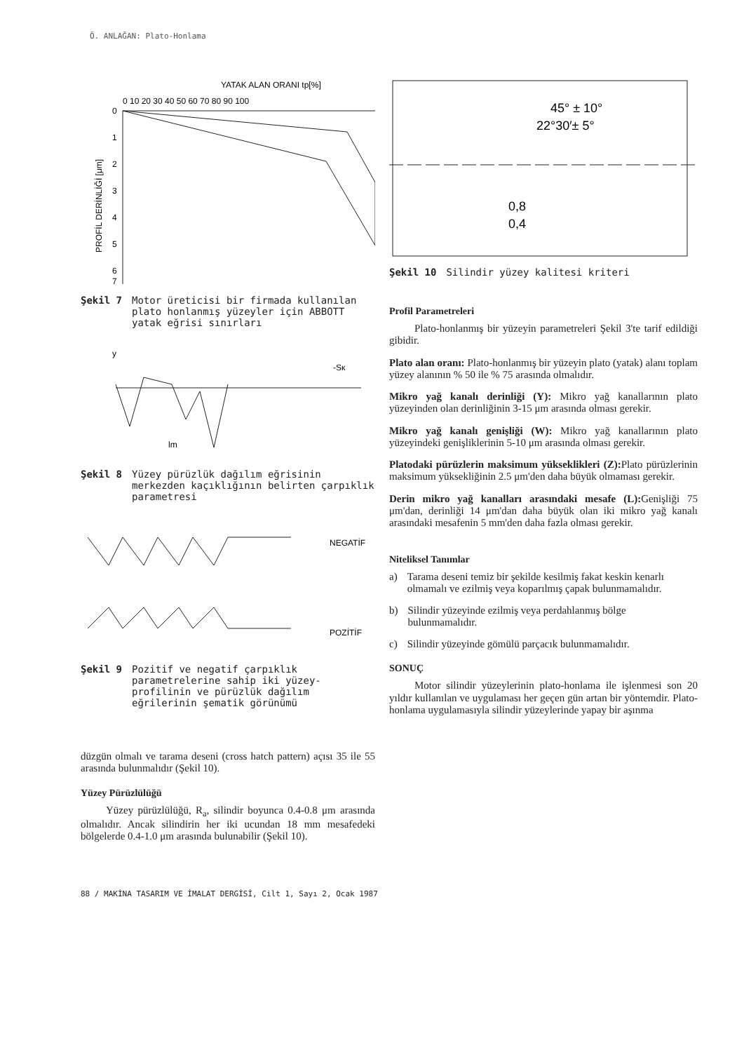Ö. ANLAĞAN: Plato-Honlama
YATAK ALAN ORANI tp[%]
0 10 20 30 40 50 60 70 80 90 100
PROFİL DERİNLİĞİ [μm]
0
1
2
3
4
5
6
7
Şekil 7 Motor üreticisi bir firmada kullanılan plato honlanmış yüzeyler için ABBOTT yatak eğrisi sınırları
y
-Sк
lm
Şekil 8 Yüzey pürüzlük dağılım eğrisinin merkezden kaçıklığının belirten çarpıklık parametresi
NEGATİF
POZİTİF
Şekil 9 Pozitif ve negatif çarpıklık parametrelerine sahip iki yüzey-profilinin ve pürüzlük dağılım eğrilerinin şematik görünümü
düzgün olmalı ve tarama deseni (cross hatch pattern) açısı 35 ile 55 arasında bulunmalıdır (Şekil 10).
Yüzey Pürüzlülüğü
Yüzey pürüzlülüğü, R<sub>a</sub>, silindir boyunca 0.4-0.8 μm arasında olmalıdır. Ancak silindirin her iki ucundan 18 mm mesafedeki bölgelerde 0.4-1.0 μm arasında bulunabilir (Şekil 10).
45° ± 10°
22°30′± 5°
0,8
0,4
Şekil 10 Silindir yüzey kalitesi kriteri
Profil Parametreleri
Plato-honlanmış bir yüzeyin parametreleri Şekil 3'te tarif edildiği gibidir.
Plato alan oranı: Plato-honlanmış bir yüzeyin plato (yatak) alanı toplam yüzey alanının % 50 ile % 75 arasında olmalıdır.
Mikro yağ kanalı derinliği (Y): Mikro yağ kanallarının plato yüzeyinden olan derinliğinin 3-15 μm arasında olması gerekir.
Mikro yağ kanalı genişliği (W): Mikro yağ kanallarının plato yüzeyindeki genişliklerinin 5-10 μm arasında olması gerekir.
Platodaki pürüzlerin maksimum yükseklikleri (Z): Plato pürüzlerinin maksimum yüksekliğinin 2.5 μm'den daha büyük olmaması gerekir.
Derin mikro yağ kanalları arasındaki mesafe (L): Genişliği 75 μm'dan, derinliği 14 μm'dan daha büyük olan iki mikro yağ kanalı arasındaki mesafenin 5 mm'den daha fazla olması gerekir.
Niteliksel Tanımlar
a) Tarama deseni temiz bir şekilde kesilmiş fakat keskin kenarlı olmamalı ve ezilmiş veya koparılmış çapak bulunmamalıdır.
b) Silindir yüzeyinde ezilmiş veya perdahlanmış bölge bulunmamalıdır.
c) Silindir yüzeyinde gömülü parçacık bulunmamalıdır.
SONUÇ
Motor silindir yüzeylerinin plato-honlama ile işlenmesi son 20 yıldır kullanılan ve uygulaması her geçen gün artan bir yöntemdir. Plato-honlama uygulamasıyla silindir yüzeylerinde yapay bir aşınma
88 / MAKİNA TASARIM VE İMALAT DERGİSİ, Cilt 1, Sayı 2, Ocak 1987